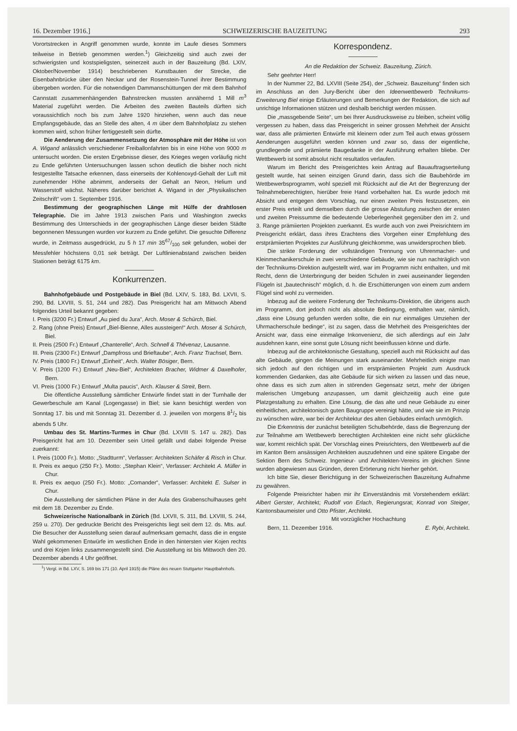16. Dezember 1916.] SCHWEIZERISCHE BAUZEITUNG 293
Vorortstrecken in Angriff genommen wurde, konnte im Laufe dieses Sommers teilweise in Betrieb genommen werden.<sup>1</sup>) Gleichzeitig sind auch zwei der schwierigsten und kostspieligsten, seinerzeit auch in der Bauzeitung (Bd. LXIV, Oktober/November 1914) beschriebenen Kunstbauten der Strecke, die Eisenbahnbrücke über den Neckar und der Rosenstein-Tunnel ihrer Bestimmung übergeben worden. Für die notwendigen Dammanschüttungen der mit dem Bahnhof Cannstatt zusammenhängenden Bahnstrecken mussten annähernd 1 Mill m<sup>3</sup> Material zugeführt werden. Die Arbeiten des zweiten Bauteils dürften sich voraussichtlich noch bis zum Jahre 1920 hinziehen, wenn auch das neue Empfangsgebäude, das an Stelle des alten, 4 m über dem Bahnhofplatz zu stehen kommen wird, schon früher fertiggestellt sein dürfte.
Die Aenderung der Zusammensetzung der Atmosphäre mit der Höhe ist von A. Wigand anlässlich verschiedener Freiballonfahrten bis in eine Höhe von 9000 m untersucht worden. Die ersten Ergebnisse dieser, des Krieges wegen vorläufig nicht zu Ende geführten Untersuchungen lassen schon deutlich die bisher noch nicht festgestellte Tatsache erkennen, dass einerseits der Kohlenoxyd-Gehalt der Luft mit zunehmender Höhe abnimmt, anderseits der Gehalt an Neon, Helium und Wasserstoff wächst. Näheres darüber berichtet A. Wigand in der „Physikalischen Zeitschrift“ vom 1. September 1916.
Bestimmung der geographischen Länge mit Hülfe der drahtlosen Telegraphie. Die im Jahre 1913 zwischen Paris und Washington zwecks Bestimmung des Unterschieds in der geographischen Länge dieser beiden Städte begonnenen Messungen wurden vor kurzem zu Ende geführt. Die gesuchte Differenz wurde, in Zeitmass ausgedrückt, zu 5 h 17 min 3567/100 sek gefunden, wobei der Messfehler höchstens 0,01 sek beträgt. Der Luftlinienabstand zwischen beiden Stationen beträgt 6175 km.
Konkurrenzen.
Bahnhofgebäude und Postgebäude in Biel (Bd. LXIV, S. 183, Bd. LXVII, S. 290, Bd. LXVIII, S. 51, 244 und 282). Das Preisgericht hat am Mittwoch Abend folgendes Urteil bekannt gegeben:
I. Preis (3200 Fr.) Entwurf „Au pied du Jura“, Arch. Moser & Schürch, Biel.
2. Rang (ohne Preis) Entwurf „Biel-Bienne, Alles aussteigen!“ Arch. Moser & Schürch, Biel.
II. Preis (2500 Fr.) Entwurf „Chanterelle“, Arch. Schnell & Thévenaz, Lausanne.
III. Preis (2300 Fr.) Entwurf „Dampfross und Brieftaube“, Arch. Franz Trachsel, Bern.
IV. Preis (1800 Fr.) Entwurf „Einheit“, Arch. Walter Bösiger, Bern.
V. Preis (1200 Fr.) Entwurf „Neu-Biel“, Architekten Bracher, Widmer & Daxelhofer, Bern.
VI. Preis (1000 Fr.) Entwurf „Multa paucis“, Arch. Klauser & Streit, Bern.
Die öffentliche Ausstellung sämtlicher Entwürfe findet statt in der Turnhalle der Gewerbeschule am Kanal (Logengasse) in Biel; sie kann besichtigt werden von Sonntag 17. bis und mit Sonntag 31. Dezember d. J. jeweilen von morgens 81/2 bis abends 5 Uhr.
Umbau des St. Martins-Turmes in Chur (Bd. LXVIII S. 147 u. 282). Das Preisgericht hat am 10. Dezember sein Urteil gefällt und dabei folgende Preise zuerkannt:
I. Preis (1000 Fr.). Motto: „Stadtturm“, Verfasser: Architekten Schäfer & Risch in Chur.
II. Preis ex aequo (250 Fr.). Motto: „Stephan Klein“, Verfasser: Architekt A. Müller in Chur.
II. Preis ex aequo (250 Fr.). Motto: „Comander“, Verfasser: Architekt E. Sulser in Chur.
Die Ausstellung der sämtlichen Pläne in der Aula des Grabenschulhauses geht mit dem 18. Dezember zu Ende.
Schweizerische Nationalbank in Zürich (Bd. LXVII, S. 311, Bd. LXVIII, S. 244, 259 u. 270). Der gedruckte Bericht des Preisgerichts liegt seit dem 12. ds. Mts. auf. Die Besucher der Ausstellung seien darauf aufmerksam gemacht, dass die in engste Wahl gekommenen Entwürfe im westlichen Ende in den hintersten vier Kojen rechts und drei Kojen links zusammengestellt sind. Die Ausstellung ist bis Mittwoch den 20. Dezember abends 4 Uhr geöffnet.
<sup>1</sup>) Vergl. in Bd. LXV, S. 169 bis 171 (10. April 1915) die Pläne des neuen Stuttgarter Hauptbahnhofs.
Korrespondenz.
An die Redaktion der Schweiz. Bauzeitung, Zürich.
Sehr geehrter Herr!
In der Nummer 22, Bd. LXVIII (Seite 254), der „Schweiz. Bauzeitung“ finden sich im Anschluss an den Jury-Bericht über den Ideenwettbewerb Technikums-Erweiterung Biel einige Erläuterungen und Bemerkungen der Redaktion, die sich auf unrichtige Informationen stützen und deshalb berichtigt werden müssen.
Die „massgebende Seite“, um bei Ihrer Ausdrucksweise zu bleiben, scheint völlig vergessen zu haben, dass das Preisgericht in seiner grossen Mehrheit der Ansicht war, dass alle prämierten Entwürfe mit kleinern oder zum Teil auch etwas grössern Aenderungen ausgeführt werden können und zwar so, dass der eigentliche, grundlegende und prämiierte Baugedanke in der Ausführung erhalten bliebe. Der Wettbewerb ist somit absolut nicht resultatlos verlaufen.
Warum im Bericht des Preisgerichtes kein Antrag auf Bauauftragserteilung gestellt wurde, hat seinen einzigen Grund darin, dass sich die Baubehörde im Wettbewerbsprogramm, wohl speziell mit Rücksicht auf die Art der Begrenzung der Teilnahmeberechtigten, hierüber freie Hand vorbehalten hat. Es wurde jedoch mit Absicht und entgegen dem Vorschlag, nur einen zweiten Preis festzusetzen, ein erster Preis erteilt und demselben durch die grosse Abstufung zwischen der ersten und zweiten Preissumme die bedeutende Ueberlegenheit gegenüber den im 2. und 3. Range prämiierten Projekten zuerkannt. Es wurde auch von zwei Preisrichtern im Preisgericht erklärt, dass ihres Erachtens dies Vorgehen einer Empfehlung des erstprämiierten Projektes zur Ausführung gleichkomme, was unwidersprochen blieb.
Die strikte Forderung der vollständigen Trennung von Uhrenmacher- und Kleinmechanikerschule in zwei verschiedene Gebäude, wie sie nun nachträglich von der Technikums-Direktion aufgestellt wird, war im Programm nicht enthalten, und mit Recht, denn die Unterbringung der beiden Schulen in zwei auseinander liegenden Flügeln ist „bautechnisch“ möglich, d. h. die Erschütterungen von einem zum andern Flügel sind wohl zu vermeiden.
Inbezug auf die weitere Forderung der Technikums-Direktion, die übrigens auch im Programm, dort jedoch nicht als absolute Bedingung, enthalten war, nämlich, „dass eine Lösung gefunden werden sollte, die ein nur einmaliges Umziehen der Uhrmacherschule bedinge“, ist zu sagen, dass die Mehrheit des Preisgerichtes der Ansicht war, dass eine einmalige Inkonvenienz, die sich allerdings auf ein Jahr ausdehnen kann, eine sonst gute Lösung nicht beeinflussen könne und dürfe.
Inbezug auf die architektonische Gestaltung, speziell auch mit Rücksicht auf das alte Gebäude, gingen die Meinungen stark auseinander. Mehrheitlich einigte man sich jedoch auf den richtigen und im erstprämiierten Projekt zum Ausdruck kommenden Gedanken, das alte Gebäude für sich wirken zu lassen und das neue, ohne dass es sich zum alten in störenden Gegensatz setzt, mehr der übrigen malerischen Umgebung anzupassen, um damit gleichzeitig auch eine gute Platzgestaltung zu erhalten. Eine Lösung, die das alte und neue Gebäude zu einer einheitlichen, architektonisch guten Baugruppe vereinigt hätte, und wie sie im Prinzip zu wünschen wäre, war bei der Architektur des alten Gebäudes einfach unmöglich.
Die Erkenntnis der zunächst beteiligten Schulbehörde, dass die Begrenzung der zur Teilnahme am Wettbewerb berechtigten Architekten eine nicht sehr glückliche war, kommt reichlich spät. Der Vorschlag eines Preisrichters, den Wettbewerb auf die im Kanton Bern ansässigen Architekten auszudehnen und eine spätere Eingabe der Sektion Bern des Schweiz. Ingenieur- und Architekten-Vereins im gleichen Sinne wurden abgewiesen aus Gründen, deren Erörterung nicht hierher gehört.
Ich bitte Sie, dieser Berichtigung in der Schweizerischen Bauzeitung Aufnahme zu gewähren.
Folgende Preisrichter haben mir ihr Einverständnis mit Vorstehendem erklärt: Albert Gerster, Architekt; Rudolf von Erlach, Regierungsrat; Konrad von Steiger, Kantonsbaumeister und Otto Pfister, Architekt.
Mit vorzüglicher Hochachtung
Bern, 11. Dezember 1916. E. Rybi, Architekt.